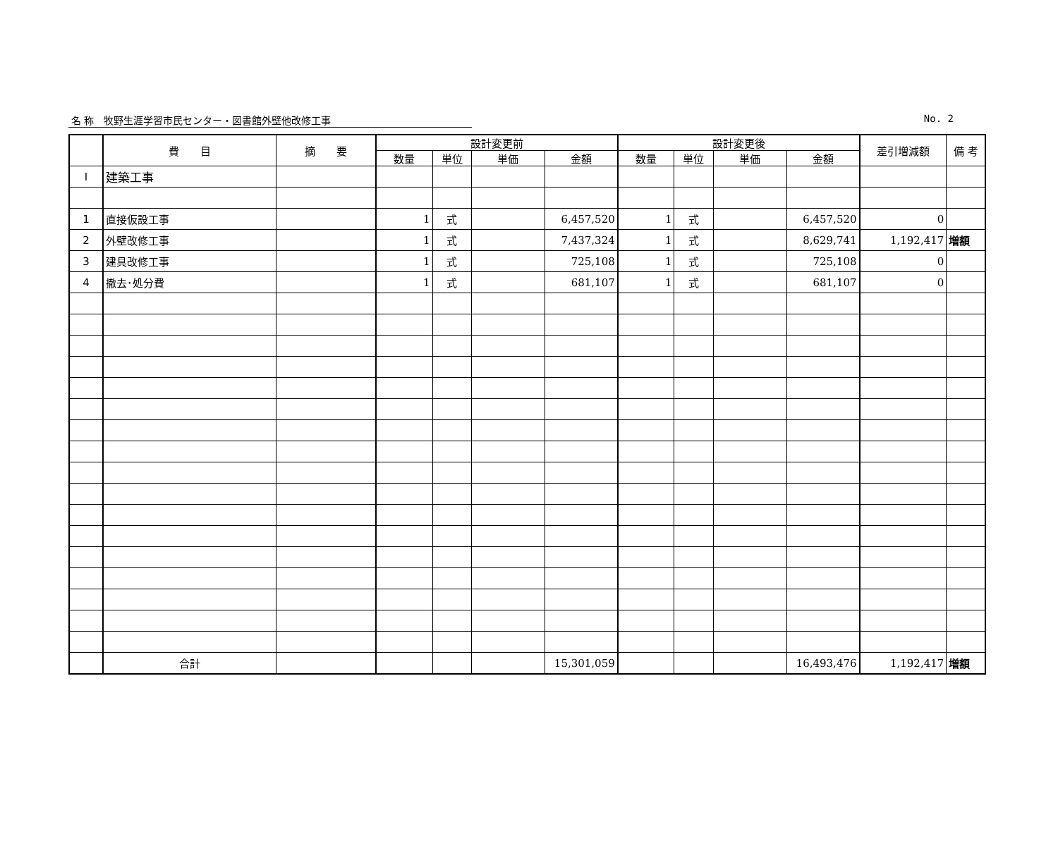名 称　牧野生涯学習市民センター・図書館外壁他改修工事 No. 2
| | 費 目 | 摘 要 | 設計変更前 | | | | 設計変更後 | | | | 差引増減額 | 備 考 |
| --- | --- | --- | --- | --- | --- | --- | --- | --- | --- | --- | --- | --- |
| | | | 数量 | 単位 | 単価 | 金額 | 数量 | 単位 | 単価 | 金額 | | |
| Ⅰ | 建築工事 | | | | | | | | | | | |
| 1 | 直接仮設工事 | | 1 | 式 | | 6,457,520 | 1 | 式 | | 6,457,520 | 0 | |
| 2 | 外壁改修工事 | | 1 | 式 | | 7,437,324 | 1 | 式 | | 8,629,741 | 1,192,417 | 増額 |
| 3 | 建具改修工事 | | 1 | 式 | | 725,108 | 1 | 式 | | 725,108 | 0 | |
| 4 | 撤去･処分費 | | 1 | 式 | | 681,107 | 1 | 式 | | 681,107 | 0 | |
| | 合計 | | | | | 15,301,059 | | | | 16,493,476 | 1,192,417 | 増額 |